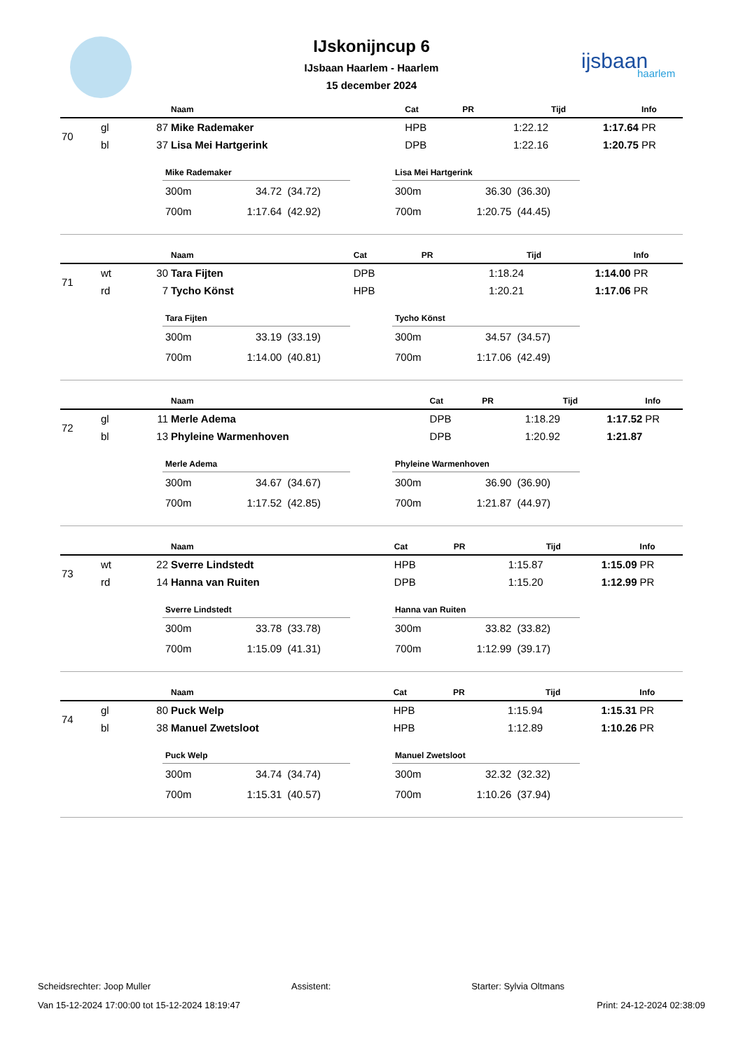IJskonijncup 6
IJsbaan Haarlem - Haarlem
15 december 2024
ijsbaan
haarlem
| | | | Naam | Cat | PR | Tijd | Info |
| --- | --- | --- | --- | --- | --- | --- | --- |
| 70 | gl | 87 | Mike Rademaker | HPB | 1:22.12 | 1:17.64 | PR |
| | bl | 37 | Lisa Mei Hartgerink | DPB | 1:22.16 | 1:20.75 | PR |
Mike Rademaker
| 300m | 34.72 | (34.72) |
| 700m | 1:17.64 | (42.92) |
Lisa Mei Hartgerink
| 300m | 36.30 | (36.30) |
| 700m | 1:20.75 | (44.45) |
| | | | Naam | Cat | PR | Tijd | Info |
| --- | --- | --- | --- | --- | --- | --- | --- |
| 71 | wt | 30 | Tara Fijten | DPB | 1:18.24 | 1:14.00 | PR |
| | rd | 7 | Tycho Könst | HPB | 1:20.21 | 1:17.06 | PR |
Tara Fijten
| 300m | 33.19 | (33.19) |
| 700m | 1:14.00 | (40.81) |
Tycho Könst
| 300m | 34.57 | (34.57) |
| 700m | 1:17.06 | (42.49) |
| | | | Naam | Cat | PR | Tijd | Info |
| --- | --- | --- | --- | --- | --- | --- | --- |
| 72 | gl | 11 | Merle Adema | DPB | 1:18.29 | 1:17.52 | PR |
| | bl | 13 | Phyleine Warmenhoven | DPB | 1:20.92 | 1:21.87 | |
Merle Adema
| 300m | 34.67 | (34.67) |
| 700m | 1:17.52 | (42.85) |
Phyleine Warmenhoven
| 300m | 36.90 | (36.90) |
| 700m | 1:21.87 | (44.97) |
| | | | Naam | Cat | PR | Tijd | Info |
| --- | --- | --- | --- | --- | --- | --- | --- |
| 73 | wt | 22 | Sverre Lindstedt | HPB | 1:15.87 | 1:15.09 | PR |
| | rd | 14 | Hanna van Ruiten | DPB | 1:15.20 | 1:12.99 | PR |
Sverre Lindstedt
| 300m | 33.78 | (33.78) |
| 700m | 1:15.09 | (41.31) |
Hanna van Ruiten
| 300m | 33.82 | (33.82) |
| 700m | 1:12.99 | (39.17) |
| | | | Naam | Cat | PR | Tijd | Info |
| --- | --- | --- | --- | --- | --- | --- | --- |
| 74 | gl | 80 | Puck Welp | HPB | 1:15.94 | 1:15.31 | PR |
| | bl | 38 | Manuel Zwetsloot | HPB | 1:12.89 | 1:10.26 | PR |
Puck Welp
| 300m | 34.74 | (34.74) |
| 700m | 1:15.31 | (40.57) |
Manuel Zwetsloot
| 300m | 32.32 | (32.32) |
| 700m | 1:10.26 | (37.94) |
Scheidsrechter: Joop Muller Assistent: Starter: Sylvia Oltmans
Van 15-12-2024 17:00:00 tot 15-12-2024 18:19:47 Print: 24-12-2024 02:38:09